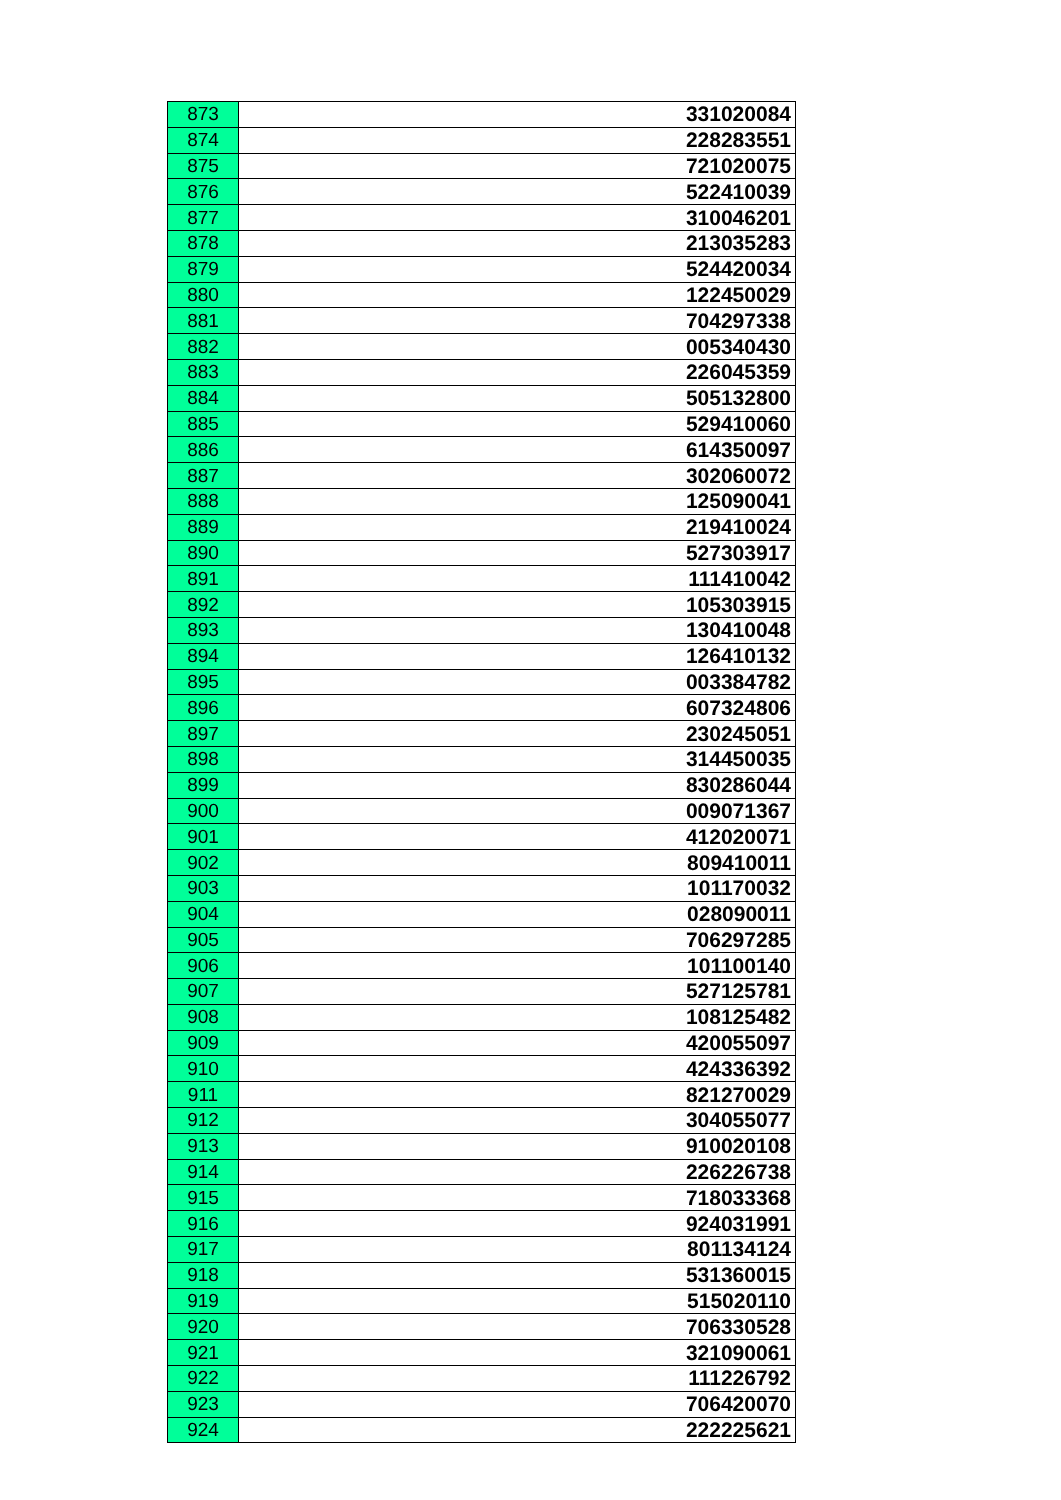| 873 | 331020084 |
| 874 | 228283551 |
| 875 | 721020075 |
| 876 | 522410039 |
| 877 | 310046201 |
| 878 | 213035283 |
| 879 | 524420034 |
| 880 | 122450029 |
| 881 | 704297338 |
| 882 | 005340430 |
| 883 | 226045359 |
| 884 | 505132800 |
| 885 | 529410060 |
| 886 | 614350097 |
| 887 | 302060072 |
| 888 | 125090041 |
| 889 | 219410024 |
| 890 | 527303917 |
| 891 | 111410042 |
| 892 | 105303915 |
| 893 | 130410048 |
| 894 | 126410132 |
| 895 | 003384782 |
| 896 | 607324806 |
| 897 | 230245051 |
| 898 | 314450035 |
| 899 | 830286044 |
| 900 | 009071367 |
| 901 | 412020071 |
| 902 | 809410011 |
| 903 | 101170032 |
| 904 | 028090011 |
| 905 | 706297285 |
| 906 | 101100140 |
| 907 | 527125781 |
| 908 | 108125482 |
| 909 | 420055097 |
| 910 | 424336392 |
| 911 | 821270029 |
| 912 | 304055077 |
| 913 | 910020108 |
| 914 | 226226738 |
| 915 | 718033368 |
| 916 | 924031991 |
| 917 | 801134124 |
| 918 | 531360015 |
| 919 | 515020110 |
| 920 | 706330528 |
| 921 | 321090061 |
| 922 | 111226792 |
| 923 | 706420070 |
| 924 | 222225621 |